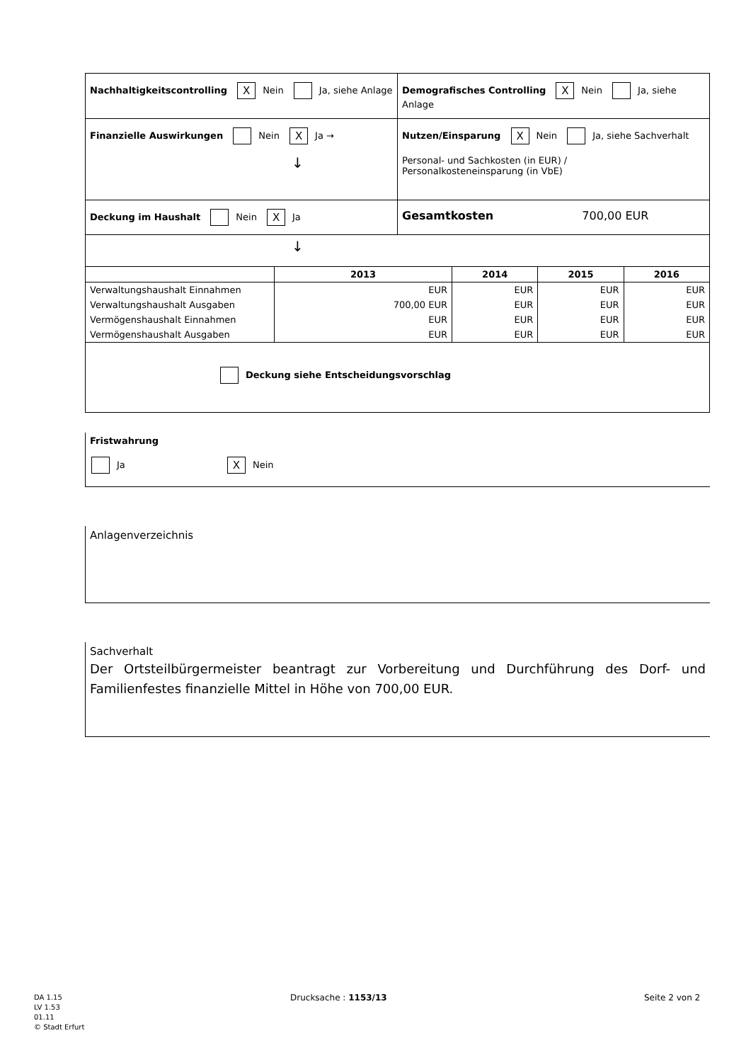| Nachhaltigkeitscontrolling X Nein Ja, siehe Anlage | Demografisches Controlling X Nein Ja, siehe Anlage |
| Finanzielle Auswirkungen Nein X Ja → ↓ | Nutzen/Einsparung X Nein Ja, siehe Sachverhalt Personal- und Sachkosten (in EUR) / Personalkosteneinsparung (in VbE) |
| Deckung im Haushalt Nein X Ja | Gesamtkosten 700,00 EUR |
| ↓ | |
| | 2013 | 2014 | 2015 | 2016 |
| --- | --- | --- | --- | --- |
| Verwaltungshaushalt Einnahmen | EUR | EUR | EUR | EUR |
| Verwaltungshaushalt Ausgaben | 700,00 EUR | EUR | EUR | EUR |
| Vermögenshaushalt Einnahmen | EUR | EUR | EUR | EUR |
| Vermögenshaushalt Ausgaben | EUR | EUR | EUR | EUR |
| Deckung siehe Entscheidungsvorschlag | | | | |
Fristwahrung
Ja X Nein
Anlagenverzeichnis
Sachverhalt
Der Ortsteilbürgermeister beantragt zur Vorbereitung und Durchführung des Dorf- und Familienfestes finanzielle Mittel in Höhe von 700,00 EUR.
DA 1.15
LV 1.53
01.11
© Stadt Erfurt
Drucksache : 1153/13 Seite 2 von 2